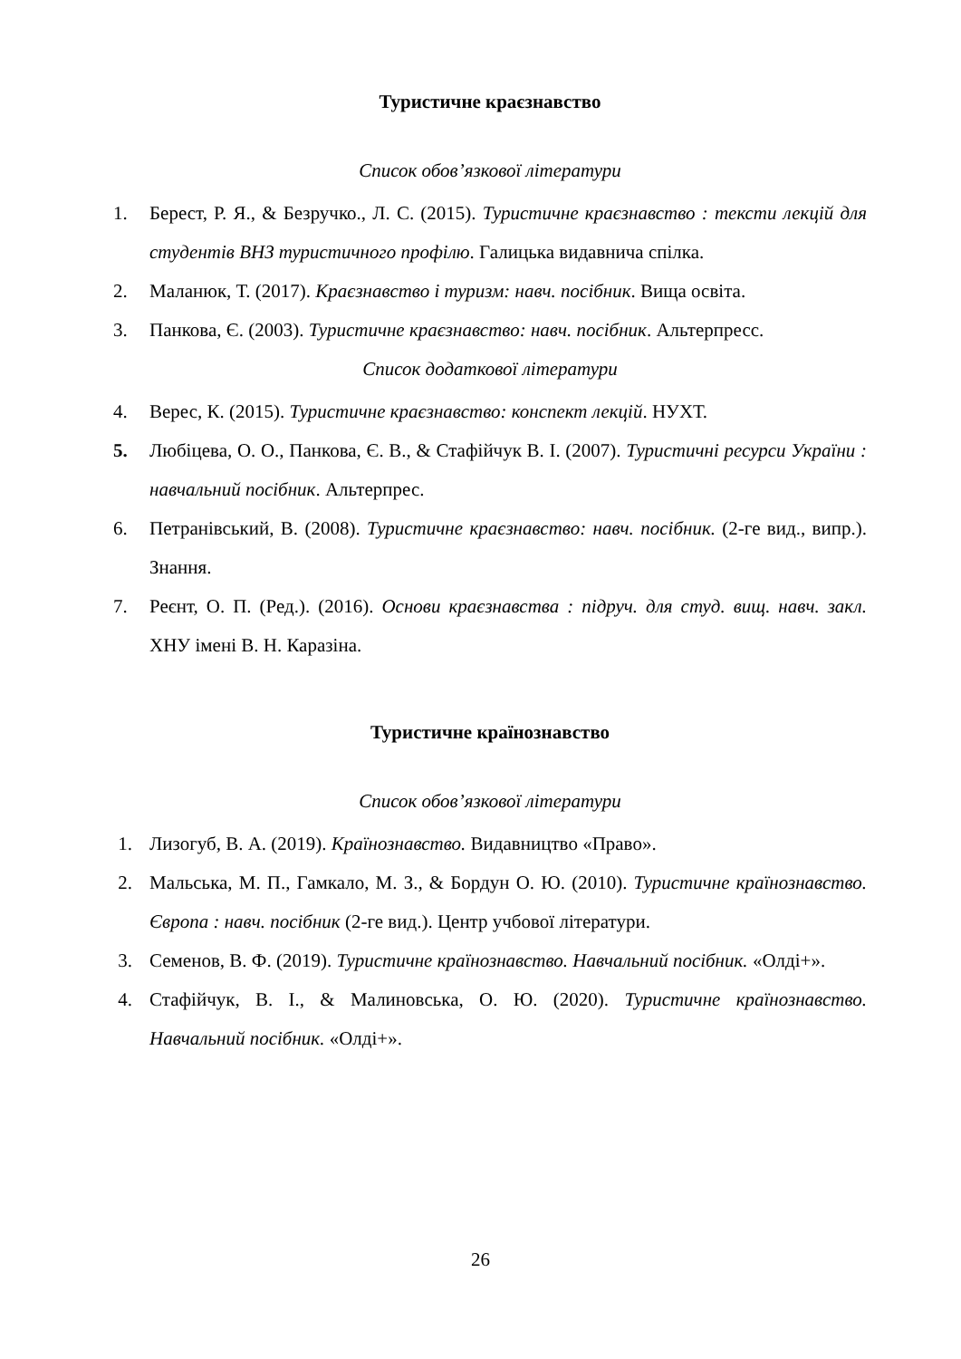Туристичне краєзнавство
Список обов’язкової літератури
1. Берест, Р. Я., & Безручко., Л. С. (2015). Туристичне краєзнавство : тексти лекцій для студентів ВНЗ туристичного профілю. Галицька видавнича спілка.
2. Маланюк, Т. (2017). Краєзнавство і туризм: навч. посібник. Вища освіта.
3. Панкова, Є. (2003). Туристичне краєзнавство: навч. посібник. Альтерпресс.
Список додаткової літератури
4. Верес, К. (2015). Туристичне краєзнавство: конспект лекцій. НУХТ.
5. Любіцева, О. О., Панкова, Є. В., & Стафійчук В. І. (2007). Туристичні ресурси України : навчальний посібник. Альтерпрес.
6. Петранівський, В. (2008). Туристичне краєзнавство: навч. посібник. (2-ге вид., випр.). Знання.
7. Реєнт, О. П. (Ред.). (2016). Основи краєзнавства : підруч. для студ. вищ. навч. закл. ХНУ імені В. Н. Каразіна.
Туристичне країнознавство
Список обов’язкової літератури
1. Лизогуб, В. А. (2019). Країнознавство. Видавництво «Право».
2. Мальська, М. П., Гамкало, М. З., & Бордун О. Ю. (2010). Туристичне країнознавство. Європа : навч. посібник (2-ге вид.). Центр учбової літератури.
3. Семенов, В. Ф. (2019). Туристичне країнознавство. Навчальний посібник. «Олді+».
4. Стафійчук, В. І., & Малиновська, О. Ю. (2020). Туристичне країнознавство. Навчальний посібник. «Олді+».
26